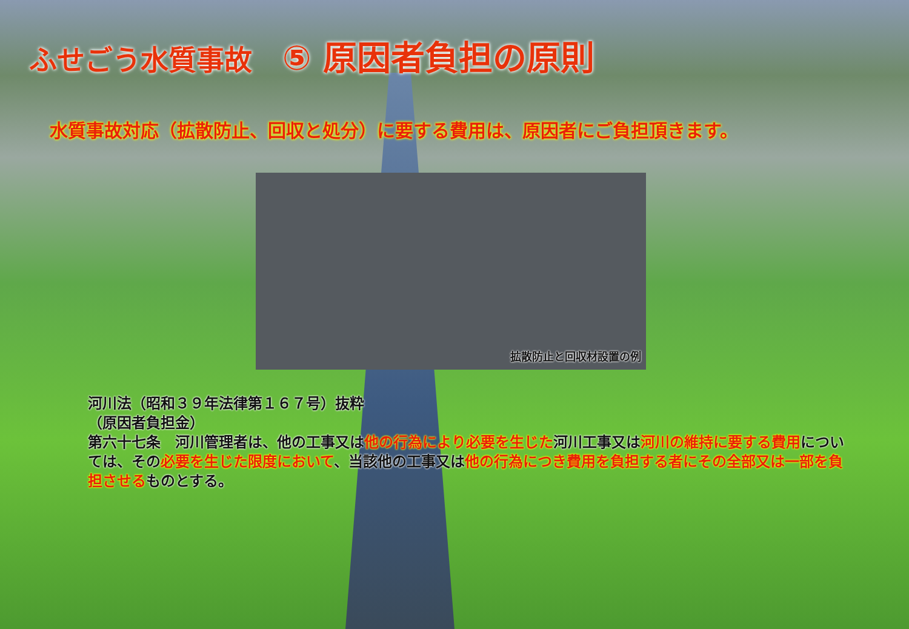ふせごう水質事故 ⑤ 原因者負担の原則
水質事故対応（拡散防止、回収と処分）に要する費用は、原因者にご負担頂きます。
拡散防止と回収材設置の例
河川法（昭和３９年法律第１６７号）抜粋
（原因者負担金）
第六十七条　河川管理者は、他の工事又は他の行為により必要を生じた河川工事又は河川の維持に要する費用については、その必要を生じた限度において、当該他の工事又は他の行為につき費用を負担する者にその全部又は一部を負担させるものとする。